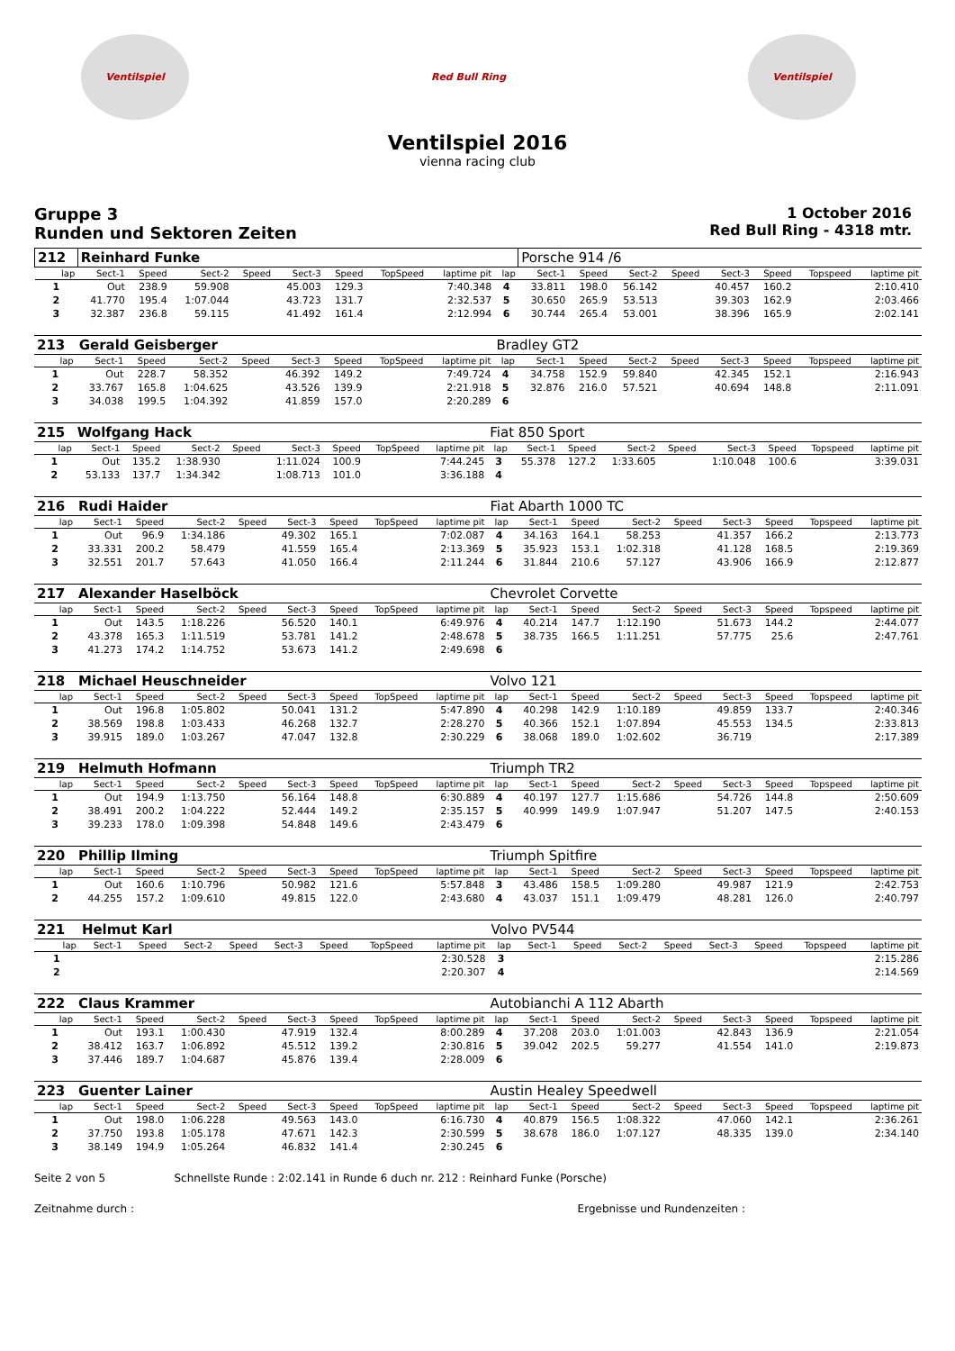Ventilspiel Red Bull Ring Ventilspiel
Ventilspiel 2016
vienna racing club
Gruppe 3
Runden und Sektoren Zeiten
1 October 2016
Red Bull Ring - 4318 mtr.
| 212 | Reinhard Funke | | | | | | | | | Porsche 914 /6 | | | | | | | |
| lap | Sect-1 | Speed | Sect-2 | Speed | Sect-3 | Speed | TopSpeed | laptime pit | lap | Sect-1 | Speed | Sect-2 | Speed | Sect-3 | Speed | Topspeed | laptime pit |
| 1 | Out | 238.9 | 59.908 | | 45.003 | 129.3 | | 7:40.348 | 4 | 33.811 | 198.0 | 56.142 | | 40.457 | 160.2 | | 2:10.410 |
| 2 | 41.770 | 195.4 | 1:07.044 | | 43.723 | 131.7 | | 2:32.537 | 5 | 30.650 | 265.9 | 53.513 | | 39.303 | 162.9 | | 2:03.466 |
| 3 | 32.387 | 236.8 | 59.115 | | 41.492 | 161.4 | | 2:12.994 | 6 | 30.744 | 265.4 | 53.001 | | 38.396 | 165.9 | | 2:02.141 |
| 213 | Gerald Geisberger | | | | | | | | Bradley GT2 | | | | | | | | |
| lap | Sect-1 | Speed | Sect-2 | Speed | Sect-3 | Speed | TopSpeed | laptime pit | lap | Sect-1 | Speed | Sect-2 | Speed | Sect-3 | Speed | Topspeed | laptime pit |
| 1 | Out | 228.7 | 58.352 | | 46.392 | 149.2 | | 7:49.724 | 4 | 34.758 | 152.9 | 59.840 | | 42.345 | 152.1 | | 2:16.943 |
| 2 | 33.767 | 165.8 | 1:04.625 | | 43.526 | 139.9 | | 2:21.918 | 5 | 32.876 | 216.0 | 57.521 | | 40.694 | 148.8 | | 2:11.091 |
| 3 | 34.038 | 199.5 | 1:04.392 | | 41.859 | 157.0 | | 2:20.289 | 6 | | | | | | | | |
| 215 | Wolfgang Hack | | | | | | | | Fiat 850 Sport | | | | | | | | |
| lap | Sect-1 | Speed | Sect-2 | Speed | Sect-3 | Speed | TopSpeed | laptime pit | lap | Sect-1 | Speed | Sect-2 | Speed | Sect-3 | Speed | Topspeed | laptime pit |
| 1 | Out | 135.2 | 1:38.930 | | 1:11.024 | 100.9 | | 7:44.245 | 3 | 55.378 | 127.2 | 1:33.605 | | 1:10.048 | 100.6 | | 3:39.031 |
| 2 | 53.133 | 137.7 | 1:34.342 | | 1:08.713 | 101.0 | | 3:36.188 | 4 | | | | | | | | |
| 216 | Rudi Haider | | | | | | | | Fiat Abarth 1000 TC | | | | | | | | |
| lap | Sect-1 | Speed | Sect-2 | Speed | Sect-3 | Speed | TopSpeed | laptime pit | lap | Sect-1 | Speed | Sect-2 | Speed | Sect-3 | Speed | Topspeed | laptime pit |
| 1 | Out | 96.9 | 1:34.186 | | 49.302 | 165.1 | | 7:02.087 | 4 | 34.163 | 164.1 | 58.253 | | 41.357 | 166.2 | | 2:13.773 |
| 2 | 33.331 | 200.2 | 58.479 | | 41.559 | 165.4 | | 2:13.369 | 5 | 35.923 | 153.1 | 1:02.318 | | 41.128 | 168.5 | | 2:19.369 |
| 3 | 32.551 | 201.7 | 57.643 | | 41.050 | 166.4 | | 2:11.244 | 6 | 31.844 | 210.6 | 57.127 | | 43.906 | 166.9 | | 2:12.877 |
| 217 | Alexander Haselböck | | | | | | | | Chevrolet Corvette | | | | | | | | |
| lap | Sect-1 | Speed | Sect-2 | Speed | Sect-3 | Speed | TopSpeed | laptime pit | lap | Sect-1 | Speed | Sect-2 | Speed | Sect-3 | Speed | Topspeed | laptime pit |
| 1 | Out | 143.5 | 1:18.226 | | 56.520 | 140.1 | | 6:49.976 | 4 | 40.214 | 147.7 | 1:12.190 | | 51.673 | 144.2 | | 2:44.077 |
| 2 | 43.378 | 165.3 | 1:11.519 | | 53.781 | 141.2 | | 2:48.678 | 5 | 38.735 | 166.5 | 1:11.251 | | 57.775 | 25.6 | | 2:47.761 |
| 3 | 41.273 | 174.2 | 1:14.752 | | 53.673 | 141.2 | | 2:49.698 | 6 | | | | | | | | |
| 218 | Michael Heuschneider | | | | | | | | Volvo 121 | | | | | | | | |
| lap | Sect-1 | Speed | Sect-2 | Speed | Sect-3 | Speed | TopSpeed | laptime pit | lap | Sect-1 | Speed | Sect-2 | Speed | Sect-3 | Speed | Topspeed | laptime pit |
| 1 | Out | 196.8 | 1:05.802 | | 50.041 | 131.2 | | 5:47.890 | 4 | 40.298 | 142.9 | 1:10.189 | | 49.859 | 133.7 | | 2:40.346 |
| 2 | 38.569 | 198.8 | 1:03.433 | | 46.268 | 132.7 | | 2:28.270 | 5 | 40.366 | 152.1 | 1:07.894 | | 45.553 | 134.5 | | 2:33.813 |
| 3 | 39.915 | 189.0 | 1:03.267 | | 47.047 | 132.8 | | 2:30.229 | 6 | 38.068 | 189.0 | 1:02.602 | | 36.719 | | | 2:17.389 |
| 219 | Helmuth Hofmann | | | | | | | | Triumph TR2 | | | | | | | | |
| lap | Sect-1 | Speed | Sect-2 | Speed | Sect-3 | Speed | TopSpeed | laptime pit | lap | Sect-1 | Speed | Sect-2 | Speed | Sect-3 | Speed | Topspeed | laptime pit |
| 1 | Out | 194.9 | 1:13.750 | | 56.164 | 148.8 | | 6:30.889 | 4 | 40.197 | 127.7 | 1:15.686 | | 54.726 | 144.8 | | 2:50.609 |
| 2 | 38.491 | 200.2 | 1:04.222 | | 52.444 | 149.2 | | 2:35.157 | 5 | 40.999 | 149.9 | 1:07.947 | | 51.207 | 147.5 | | 2:40.153 |
| 3 | 39.233 | 178.0 | 1:09.398 | | 54.848 | 149.6 | | 2:43.479 | 6 | | | | | | | | |
| 220 | Phillip Ilming | | | | | | | | Triumph Spitfire | | | | | | | | |
| lap | Sect-1 | Speed | Sect-2 | Speed | Sect-3 | Speed | TopSpeed | laptime pit | lap | Sect-1 | Speed | Sect-2 | Speed | Sect-3 | Speed | Topspeed | laptime pit |
| 1 | Out | 160.6 | 1:10.796 | | 50.982 | 121.6 | | 5:57.848 | 3 | 43.486 | 158.5 | 1:09.280 | | 49.987 | 121.9 | | 2:42.753 |
| 2 | 44.255 | 157.2 | 1:09.610 | | 49.815 | 122.0 | | 2:43.680 | 4 | 43.037 | 151.1 | 1:09.479 | | 48.281 | 126.0 | | 2:40.797 |
| 221 | Helmut Karl | | | | | | | | Volvo PV544 | | | | | | | | |
| lap | Sect-1 | Speed | Sect-2 | Speed | Sect-3 | Speed | TopSpeed | laptime pit | lap | Sect-1 | Speed | Sect-2 | Speed | Sect-3 | Speed | Topspeed | laptime pit |
| 1 | | | | | | | | 2:30.528 | 3 | | | | | | | | 2:15.286 |
| 2 | | | | | | | | 2:20.307 | 4 | | | | | | | | 2:14.569 |
| 222 | Claus Krammer | | | | | | | | Autobianchi A 112 Abarth | | | | | | | | |
| lap | Sect-1 | Speed | Sect-2 | Speed | Sect-3 | Speed | TopSpeed | laptime pit | lap | Sect-1 | Speed | Sect-2 | Speed | Sect-3 | Speed | Topspeed | laptime pit |
| 1 | Out | 193.1 | 1:00.430 | | 47.919 | 132.4 | | 8:00.289 | 4 | 37.208 | 203.0 | 1:01.003 | | 42.843 | 136.9 | | 2:21.054 |
| 2 | 38.412 | 163.7 | 1:06.892 | | 45.512 | 139.2 | | 2:30.816 | 5 | 39.042 | 202.5 | 59.277 | | 41.554 | 141.0 | | 2:19.873 |
| 3 | 37.446 | 189.7 | 1:04.687 | | 45.876 | 139.4 | | 2:28.009 | 6 | | | | | | | | |
| 223 | Guenter Lainer | | | | | | | | Austin Healey Speedwell | | | | | | | | |
| lap | Sect-1 | Speed | Sect-2 | Speed | Sect-3 | Speed | TopSpeed | laptime pit | lap | Sect-1 | Speed | Sect-2 | Speed | Sect-3 | Speed | Topspeed | laptime pit |
| 1 | Out | 198.0 | 1:06.228 | | 49.563 | 143.0 | | 6:16.730 | 4 | 40.879 | 156.5 | 1:08.322 | | 47.060 | 142.1 | | 2:36.261 |
| 2 | 37.750 | 193.8 | 1:05.178 | | 47.671 | 142.3 | | 2:30.599 | 5 | 38.678 | 186.0 | 1:07.127 | | 48.335 | 139.0 | | 2:34.140 |
| 3 | 38.149 | 194.9 | 1:05.264 | | 46.832 | 141.4 | | 2:30.245 | 6 | | | | | | | | |
Seite 2 von 5 Schnellste Runde : 2:02.141 in Runde 6 duch nr. 212 : Reinhard Funke (Porsche)
Zeitnahme durch : Ergebnisse und Rundenzeiten :